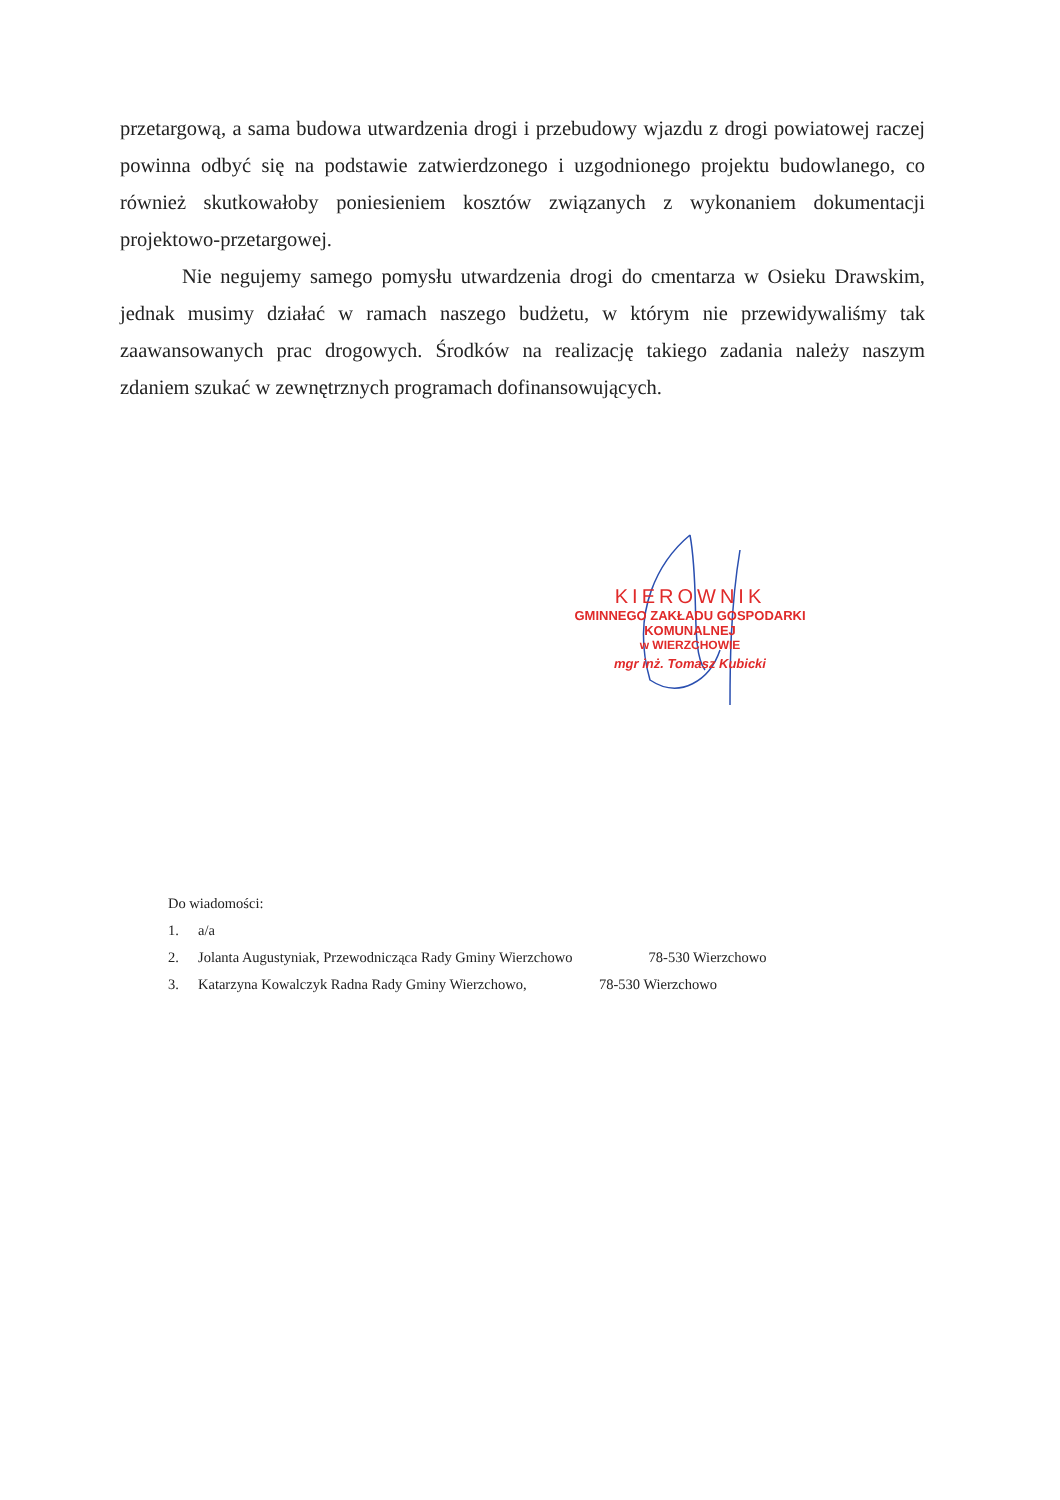przetargową, a sama budowa utwardzenia drogi i przebudowy wjazdu z drogi powiatowej raczej powinna odbyć się na podstawie zatwierdzonego i uzgodnionego projektu budowlanego, co również skutkowałoby poniesieniem kosztów związanych z wykonaniem dokumentacji projektowo-przetargowej.
Nie negujemy samego pomysłu utwardzenia drogi do cmentarza w Osieku Drawskim, jednak musimy działać w ramach naszego budżetu, w którym nie przewidywaliśmy tak zaawansowanych prac drogowych. Środków na realizację takiego zadania należy naszym zdaniem szukać w zewnętrznych programach dofinansowujących.
KIEROWNIK
GMINNEGO ZAKŁADU GOSPODARKI KOMUNALNEJ
w WIERZCHOWIE
mgr inż. Tomasz Kubicki
Do wiadomości:
1. a/a
2. Jolanta Augustyniak, Przewodnicząca Rady Gminy Wierzchowo 78-530 Wierzchowo
3. Katarzyna Kowalczyk Radna Rady Gminy Wierzchowo, 78-530 Wierzchowo